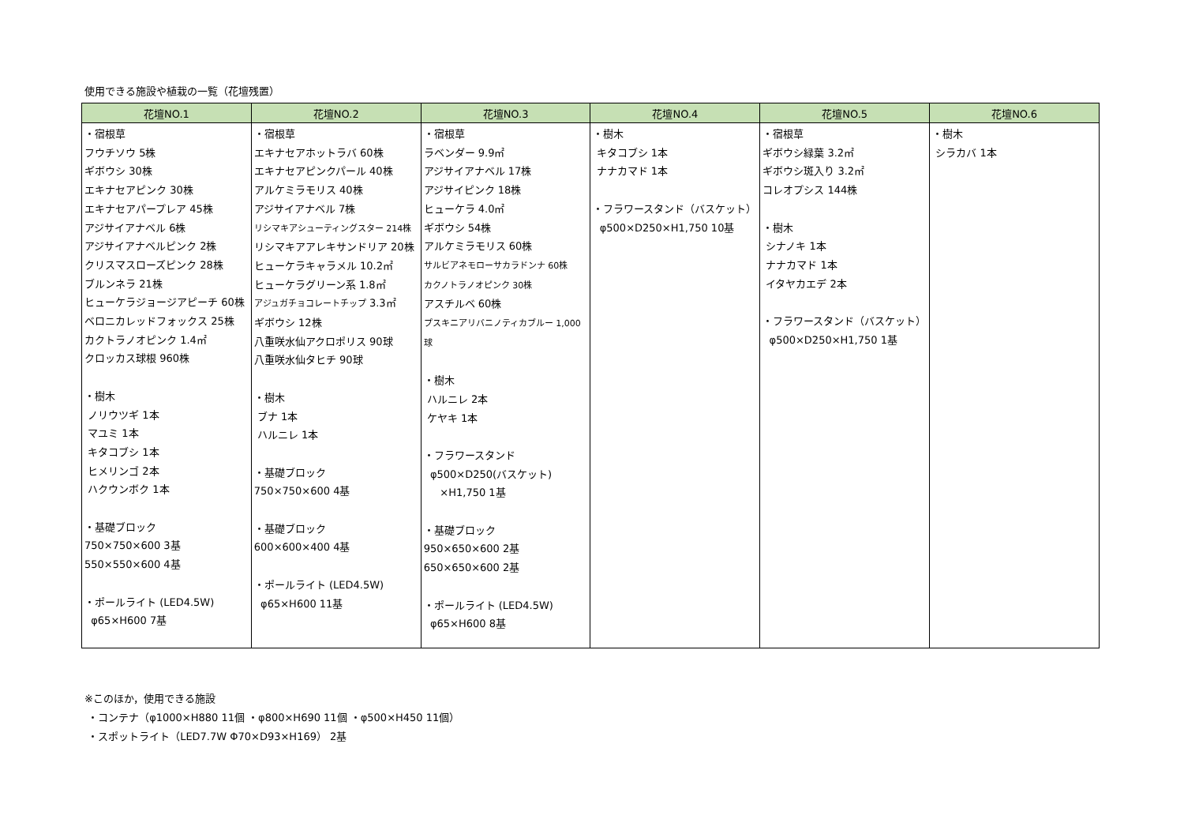使用できる施設や植栽の一覧（花壇残置）
| 花壇NO.1 | 花壇NO.2 | 花壇NO.3 | 花壇NO.4 | 花壇NO.5 | 花壇NO.6 |
| --- | --- | --- | --- | --- | --- |
| ・宿根草 フウチソウ 5株 ギボウシ 30株 エキナセアピンク 30株 エキナセアパープレア 45株 アジサイアナベル 6株 アジサイアナベルピンク 2株 クリスマスローズピンク 28株 ブルンネラ 21株 ヒューケラジョージアピーチ 60株 ベロニカレッドフォックス 25株 カクトラノオピンク 1.4㎡ クロッカス球根 960株 ・樹木 ノリウツギ 1本 マユミ 1本 キタコブシ 1本 ヒメリンゴ 2本 ハクウンボク 1本 ・基礎ブロック 750×750×600 3基 550×550×600 4基 ・ポールライト (LED4.5W) φ65×H600 7基 | ・宿根草 エキナセアホットラバ 60株 エキナセアピンクパール 40株 アルケミラモリス 40株 アジサイアナベル 7株 リシマキアシューティングスター 214株 リシマキアアレキサンドリア 20株 ヒューケラキャラメル 10.2㎡ ヒューケラグリーン系 1.8㎡ アジュガチョコレートチップ 3.3㎡ ギボウシ 12株 八重咲水仙アクロポリス 90球 八重咲水仙タヒチ 90球 ・樹木 ブナ 1本 ハルニレ 1本 ・基礎ブロック 750×750×600 4基 ・基礎ブロック 600×600×400 4基 ・ポールライト (LED4.5W) φ65×H600 11基 | ・宿根草 ラベンダー 9.9㎡ アジサイアナベル 17株 アジサイピンク 18株 ヒューケラ 4.0㎡ ギボウシ 54株 アルケミラモリス 60株 サルビアネモローサカラドンナ 60株 カクノトラノオピンク 30株 アスチルベ 60株 プスキニアリバニノティカブルー 1,000球 ・樹木 ハルニレ 2本 ケヤキ 1本 ・フラワースタンド φ500×D250(バスケット) ×H1,750 1基 ・基礎ブロック 950×650×600 2基 650×650×600 2基 ・ポールライト (LED4.5W) φ65×H600 8基 | ・樹木 キタコブシ 1本 ナナカマド 1本 ・フラワースタンド（バスケット） φ500×D250×H1,750 10基 | ・宿根草 ギボウシ緑葉 3.2㎡ ギボウシ斑入り 3.2㎡ コレオプシス 144株 ・樹木 シナノキ 1本 ナナカマド 1本 イタヤカエデ 2本 ・フラワースタンド（バスケット） φ500×D250×H1,750 1基 | ・樹木 シラカバ 1本 |
※このほか，使用できる施設
・コンテナ（φ1000×H880 11個 ・φ800×H690 11個 ・φ500×H450 11個）
・スポットライト（LED7.7W Φ70×D93×H169） 2基